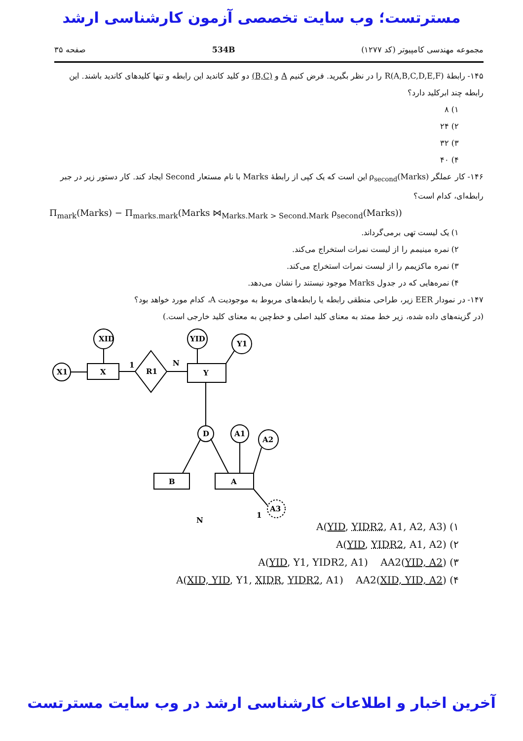مسترتست؛ وب سایت تخصصی آزمون کارشناسی ارشد
مجموعه مهندسی کامپیوتر (کد ۱۲۷۷) 534B صفحه ۳۵
۱۴۵- رابطهٔ R(A,B,C,D,E,F) را در نظر بگیرید. فرض کنیم A و (B,C) دو کلید کاندید این رابطه و تنها کلیدهای کاندید باشند. این رابطه چند ابرکلید دارد؟
۱) ۸
۲) ۲۴
۳) ۳۲
۴) ۴۰
۱۴۶- کار عملگر ρ<sub>second</sub>(Marks) این است که یک کپی از رابطهٔ Marks با نام مستعار Second ایجاد کند. کار دستور زیر در جبر رابطه‌ای، کدام است؟
Π<sub>mark</sub>(Marks) − Π<sub>marks.mark</sub>(Marks ⋈<sub>Marks.Mark > Second.Mark</sub> ρ<sub>second</sub>(Marks))
۱) یک لیست تهی برمی‌گرداند.
۲) نمره مینیمم را از لیست نمرات استخراج می‌کند.
۳) نمره ماکزیمم را از لیست نمرات استخراج می‌کند.
۴) نمره‌هایی که در جدول Marks موجود نیستند را نشان می‌دهد.
۱۴۷- در نمودار EER زیر، طراحی منطقی رابطه یا رابطه‌های مربوط به موجودیت A، کدام مورد خواهد بود؟
(در گزینه‌های داده شده، زیر خط ممتد به معنای کلید اصلی و خط‌چین به معنای کلید خارجی است.)
XID
X1
X
R1
1
N
Y
YID
Y1
D
A1
A2
B
A
A3
N
1
۱) A(YID, YIDR2, A1, A2, A3)
۲) A(YID, YIDR2, A1, A2)
۳) A(YID, Y1, YIDR2, A1) AA2(YID, A2)
۴) A(XID, YID, Y1, XIDR, YIDR2, A1) AA2(XID, YID, A2)
آخرین اخبار و اطلاعات کارشناسی ارشد در وب سایت مسترتست